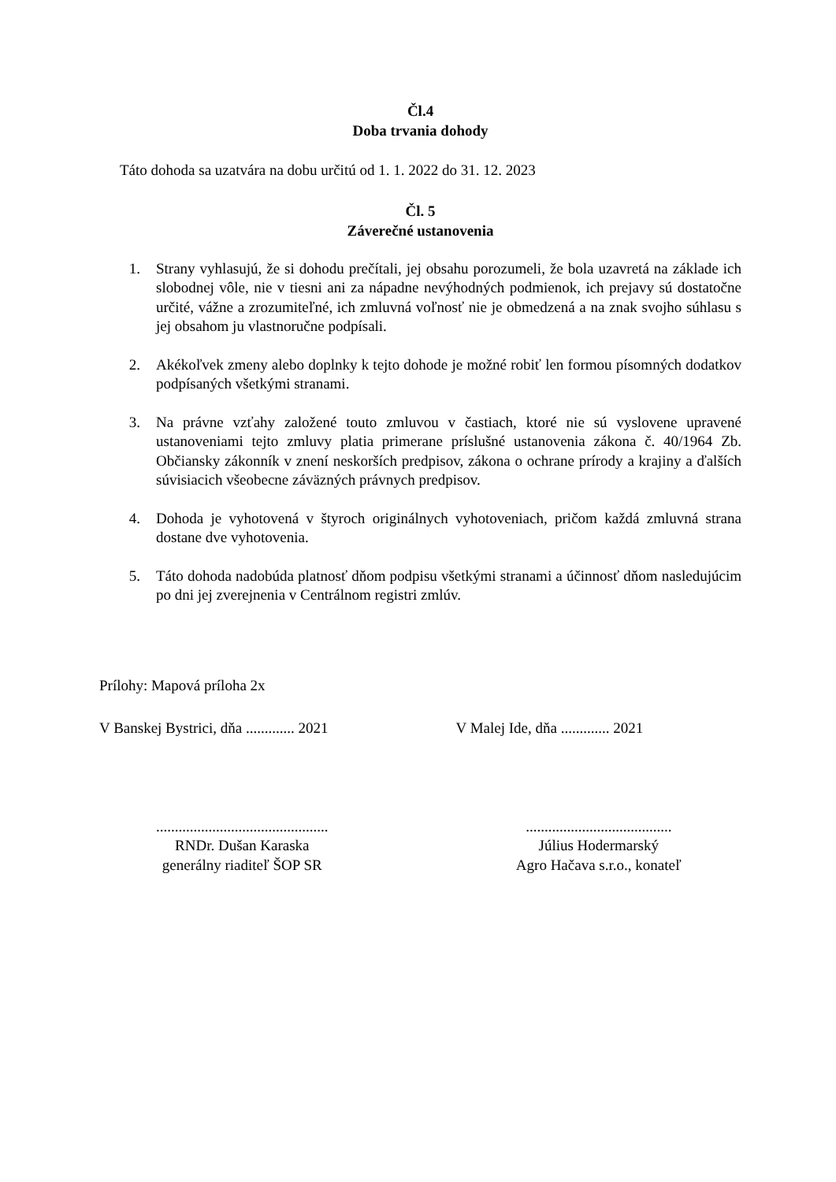Čl.4
Doba trvania dohody
Táto dohoda sa uzatvára na dobu určitú od 1. 1. 2022 do 31. 12. 2023
Čl. 5
Záverečné ustanovenia
1. Strany vyhlasujú, že si dohodu prečítali, jej obsahu porozumeli, že bola uzavretá na základe ich slobodnej vôle, nie v tiesni ani za nápadne nevýhodných podmienok, ich prejavy sú dostatočne určité, vážne a zrozumiteľné, ich zmluvná voľnosť nie je obmedzená a na znak svojho súhlasu s jej obsahom ju vlastnoručne podpísali.
2. Akékoľvek zmeny alebo doplnky k tejto dohode je možné robiť len formou písomných dodatkov podpísaných všetkými stranami.
3. Na právne vzťahy založené touto zmluvou v častiach, ktoré nie sú vyslovene upravené ustanoveniami tejto zmluvy platia primerane príslušné ustanovenia zákona č. 40/1964 Zb. Občiansky zákonník v znení neskorších predpisov, zákona o ochrane prírody a krajiny a ďalších súvisiacich všeobecne záväzných právnych predpisov.
4. Dohoda je vyhotovená v štyroch originálnych vyhotoveniach, pričom každá zmluvná strana dostane dve vyhotovenia.
5. Táto dohoda nadobúda platnosť dňom podpisu všetkými stranami a účinnosť dňom nasledujúcim po dni jej zverejnenia v Centrálnom registri zmlúv.
Prílohy: Mapová príloha 2x
V Banskej Bystrici, dňa ............. 2021
V Malej Ide, dňa ............. 2021
..............................................
RNDr. Dušan Karaska
generálny riaditeľ ŠOP SR
.......................................
Július Hodermarský
Agro Hačava s.r.o., konateľ